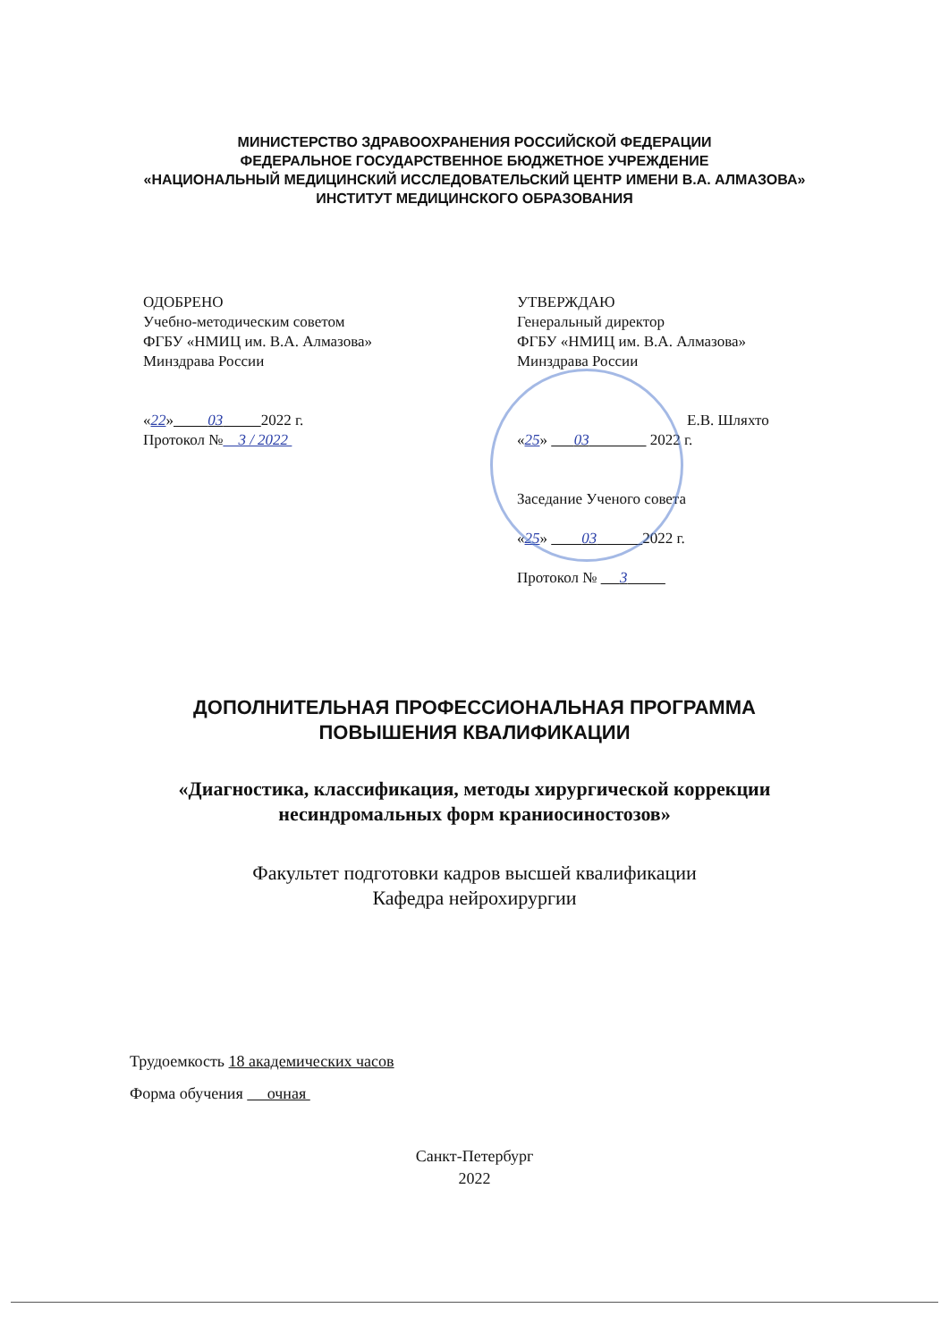МИНИСТЕРСТВО ЗДРАВООХРАНЕНИЯ РОССИЙСКОЙ ФЕДЕРАЦИИ
ФЕДЕРАЛЬНОЕ ГОСУДАРСТВЕННОЕ БЮДЖЕТНОЕ УЧРЕЖДЕНИЕ
«НАЦИОНАЛЬНЫЙ МЕДИЦИНСКИЙ ИССЛЕДОВАТЕЛЬСКИЙ ЦЕНТР ИМЕНИ В.А. АЛМАЗОВА»
ИНСТИТУТ МЕДИЦИНСКОГО ОБРАЗОВАНИЯ
ОДОБРЕНО
Учебно-методическим советом
ФГБУ «НМИЦ им. В.А. Алмазова»
Минздрава России
«22» 03 2022 г.
Протокол № 3 / 2022
УТВЕРЖДАЮ
Генеральный директор
ФГБУ «НМИЦ им. В.А. Алмазова»
Минздрава России
Е.В. Шляхто
«25» 03 2022 г.
Заседание Ученого совета
«25» 03 2022 г.
Протокол № 3
ДОПОЛНИТЕЛЬНАЯ ПРОФЕССИОНАЛЬНАЯ ПРОГРАММА
ПОВЫШЕНИЯ КВАЛИФИКАЦИИ
«Диагностика, классификация, методы хирургической коррекции
несиндромальных форм краниосиностозов»
Факультет подготовки кадров высшей квалификации
Кафедра нейрохирургии
Трудоемкость 18 академических часов
Форма обучения очная
Санкт-Петербург
2022